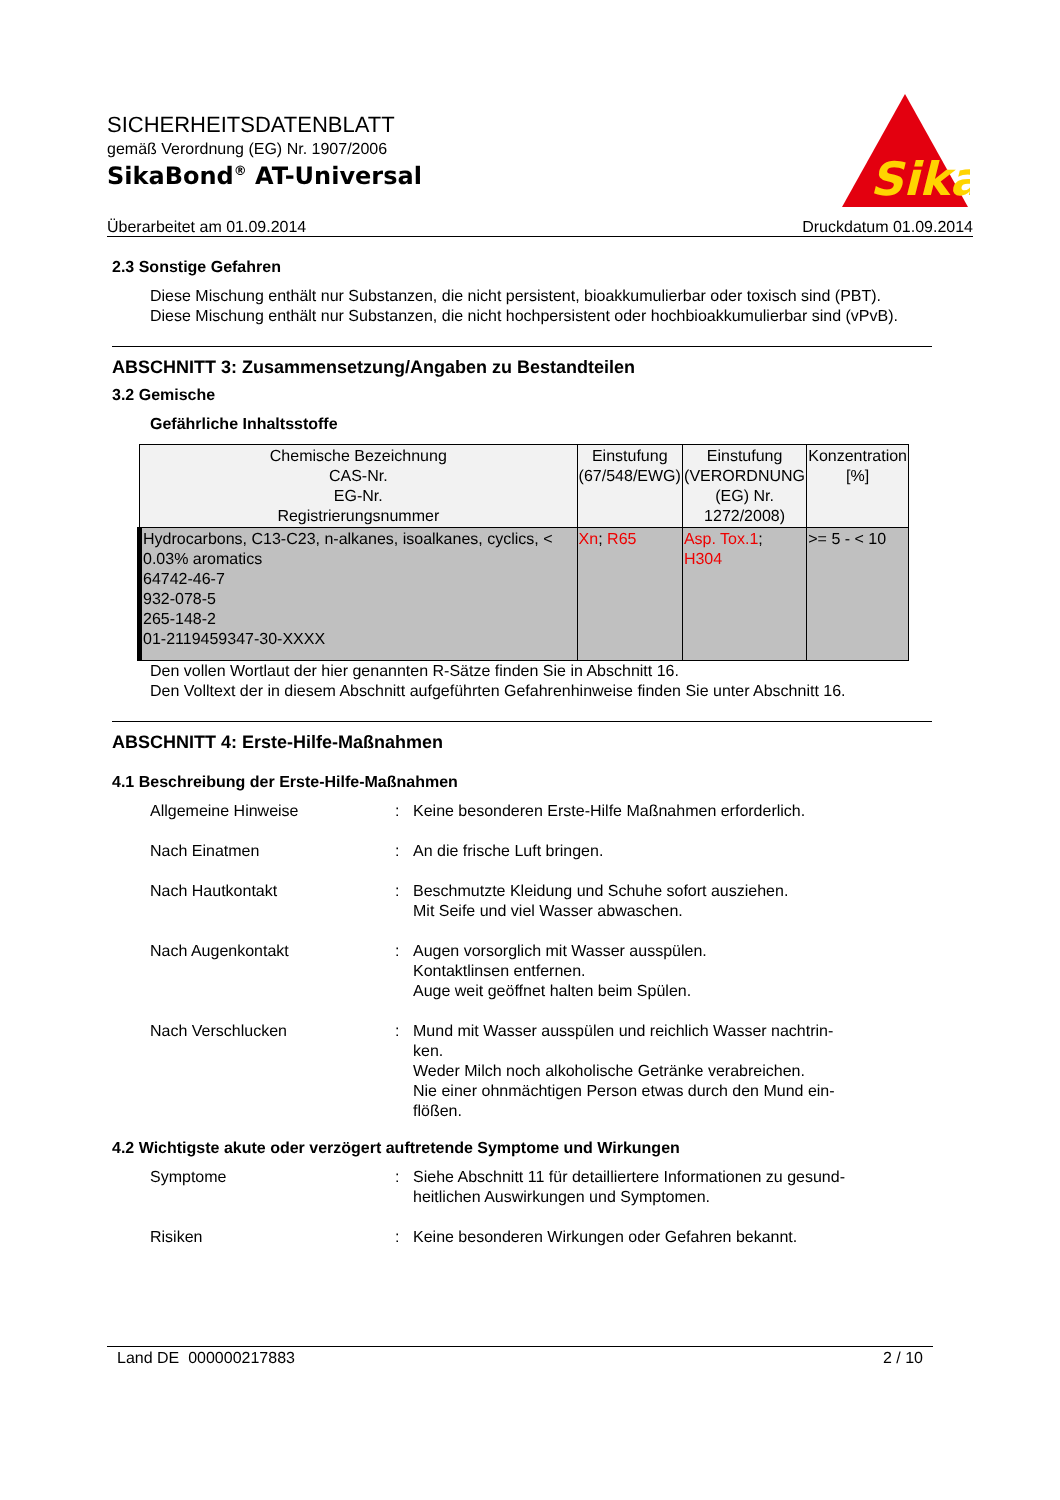SICHERHEITSDATENBLATT
gemäß Verordnung (EG) Nr. 1907/2006
SikaBond<sup>®</sup> AT-Universal
Sika
Überarbeitet am 01.09.2014 Druckdatum 01.09.2014
2.3 Sonstige Gefahren
Diese Mischung enthält nur Substanzen, die nicht persistent, bioakkumulierbar oder toxisch sind (PBT).
Diese Mischung enthält nur Substanzen, die nicht hochpersistent oder hochbioakkumulierbar sind (vPvB).
ABSCHNITT 3: Zusammensetzung/Angaben zu Bestandteilen
3.2 Gemische
Gefährliche Inhaltsstoffe
| Chemische Bezeichnung CAS-Nr. EG-Nr. Registrierungsnummer | Einstufung (67/548/EWG) | Einstufung (VERORDNUNG (EG) Nr. 1272/2008) | Konzentration [%] |
| --- | --- | --- | --- |
| Hydrocarbons, C13-C23, n-alkanes, isoalkanes, cyclics, < 0.03% aromatics 64742-46-7 932-078-5 265-148-2 01-2119459347-30-XXXX | Xn ; R65 | Asp. Tox.1 ; H304 | >= 5 - < 10 |
Den vollen Wortlaut der hier genannten R-Sätze finden Sie in Abschnitt 16.
Den Volltext der in diesem Abschnitt aufgeführten Gefahrenhinweise finden Sie unter Abschnitt 16.
ABSCHNITT 4: Erste-Hilfe-Maßnahmen
4.1 Beschreibung der Erste-Hilfe-Maßnahmen
Allgemeine Hinweise
:
Keine besonderen Erste-Hilfe Maßnahmen erforderlich.
Nach Einatmen
:
An die frische Luft bringen.
Nach Hautkontakt
:
Beschmutzte Kleidung und Schuhe sofort ausziehen.
Mit Seife und viel Wasser abwaschen.
Nach Augenkontakt
:
Augen vorsorglich mit Wasser ausspülen.
Kontaktlinsen entfernen.
Auge weit geöffnet halten beim Spülen.
Nach Verschlucken
:
Mund mit Wasser ausspülen und reichlich Wasser nachtrin-
ken.
Weder Milch noch alkoholische Getränke verabreichen.
Nie einer ohnmächtigen Person etwas durch den Mund ein-
flößen.
4.2 Wichtigste akute oder verzögert auftretende Symptome und Wirkungen
Symptome
:
Siehe Abschnitt 11 für detailliertere Informationen zu gesund-
heitlichen Auswirkungen und Symptomen.
Risiken
:
Keine besonderen Wirkungen oder Gefahren bekannt.
Land DE 000000217883 2 / 10